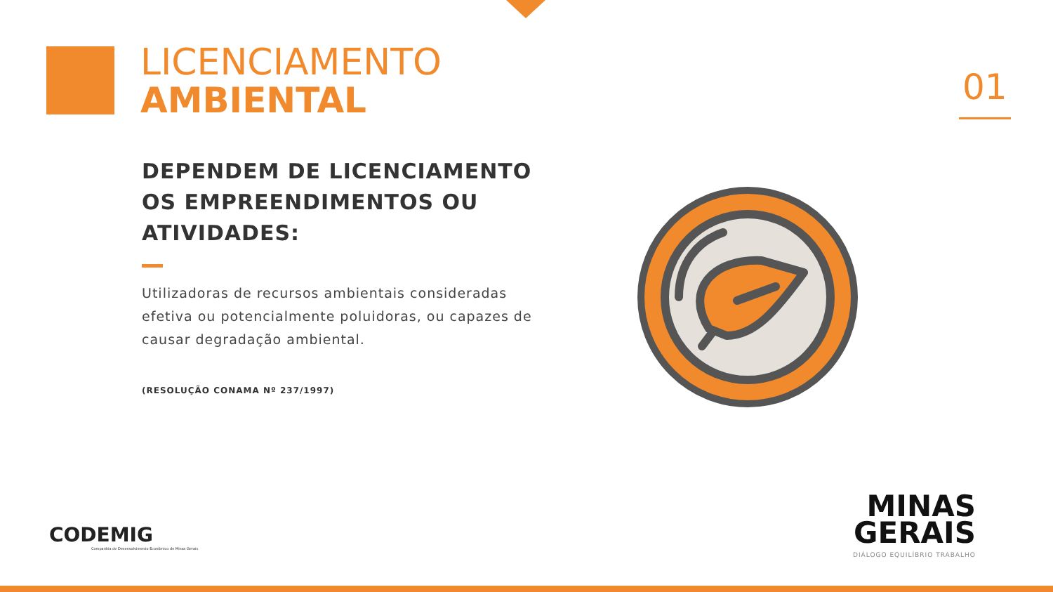LICENCIAMENTO
AMBIENTAL
01
DEPENDEM DE LICENCIAMENTO OS EMPREENDIMENTOS OU ATIVIDADES:
Utilizadoras de recursos ambientais consideradas efetiva ou potencialmente poluidoras, ou capazes de causar degradação ambiental.
(RESOLUÇÃO CONAMA Nº 237/1997)
CODEMIG
Companhia de Desenvolvimento Econômico de Minas Gerais
MINAS
GERAIS
DIÁLOGO EQUILÍBRIO TRABALHO